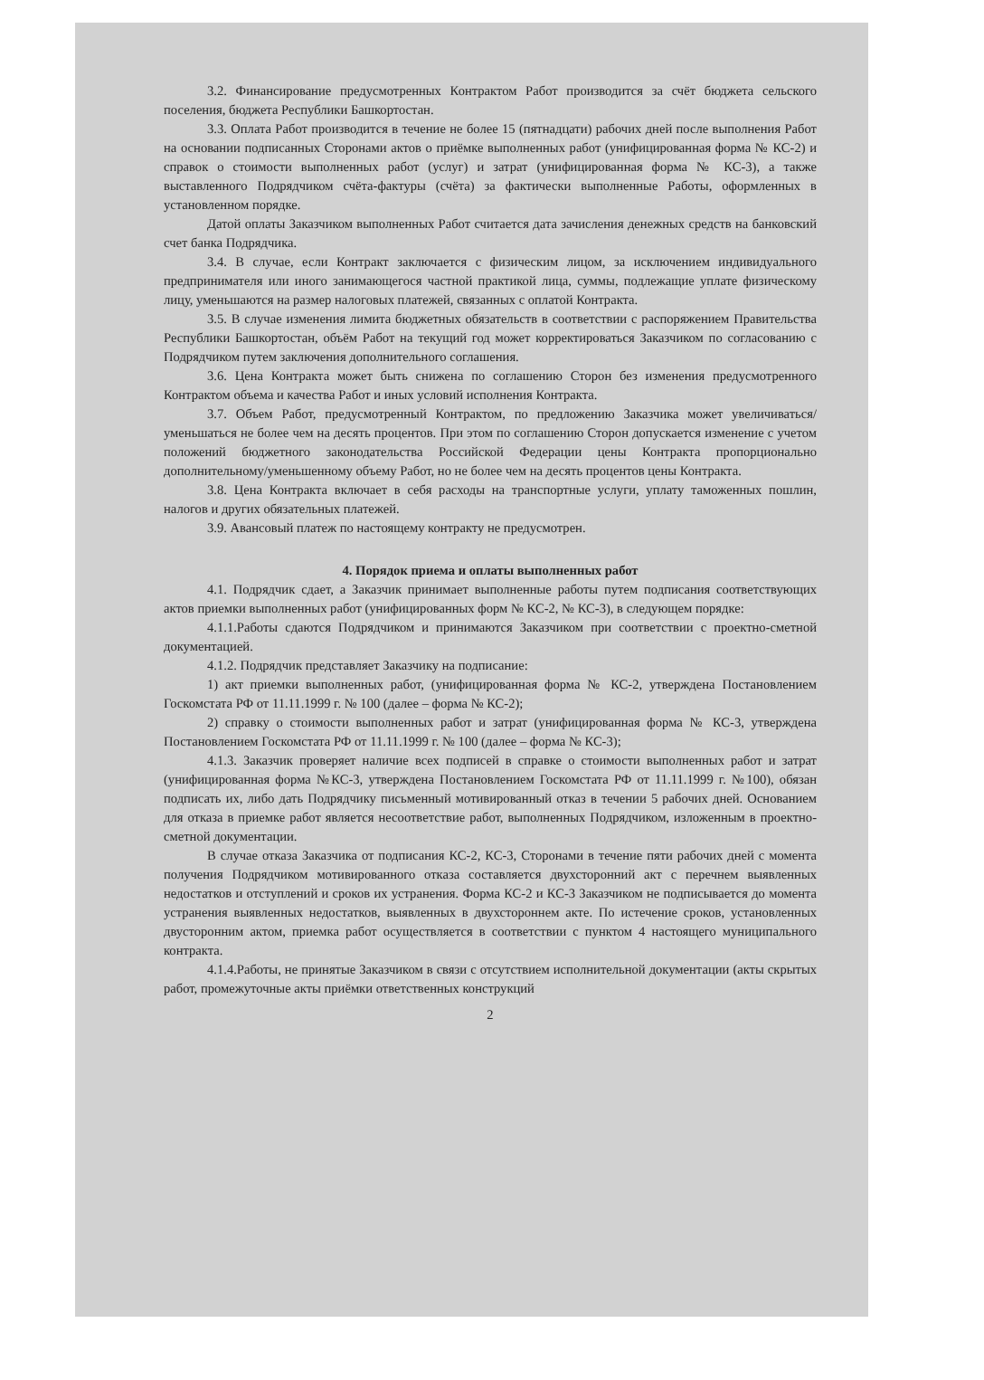3.2. Финансирование предусмотренных Контрактом Работ производится за счёт бюджета сельского поселения, бюджета Республики Башкортостан.
3.3. Оплата Работ производится в течение не более 15 (пятнадцати) рабочих дней после выполнения Работ на основании подписанных Сторонами актов о приёмке выполненных работ (унифицированная форма № КС-2) и справок о стоимости выполненных работ (услуг) и затрат (унифицированная форма № КС-3), а также выставленного Подрядчиком счёта-фактуры (счёта) за фактически выполненные Работы, оформленных в установленном порядке.
Датой оплаты Заказчиком выполненных Работ считается дата зачисления денежных средств на банковский счет банка Подрядчика.
3.4. В случае, если Контракт заключается с физическим лицом, за исключением индивидуального предпринимателя или иного занимающегося частной практикой лица, суммы, подлежащие уплате физическому лицу, уменьшаются на размер налоговых платежей, связанных с оплатой Контракта.
3.5. В случае изменения лимита бюджетных обязательств в соответствии с распоряжением Правительства Республики Башкортостан, объём Работ на текущий год может корректироваться Заказчиком по согласованию с Подрядчиком путем заключения дополнительного соглашения.
3.6. Цена Контракта может быть снижена по соглашению Сторон без изменения предусмотренного Контрактом объема и качества Работ и иных условий исполнения Контракта.
3.7. Объем Работ, предусмотренный Контрактом, по предложению Заказчика может увеличиваться/уменьшаться не более чем на десять процентов. При этом по соглашению Сторон допускается изменение с учетом положений бюджетного законодательства Российской Федерации цены Контракта пропорционально дополнительному/уменьшенному объему Работ, но не более чем на десять процентов цены Контракта.
3.8. Цена Контракта включает в себя расходы на транспортные услуги, уплату таможенных пошлин, налогов и других обязательных платежей.
3.9. Авансовый платеж по настоящему контракту не предусмотрен.
4. Порядок приема и оплаты выполненных работ
4.1. Подрядчик сдает, а Заказчик принимает выполненные работы путем подписания соответствующих актов приемки выполненных работ (унифицированных форм № КС-2, № КС-3), в следующем порядке:
4.1.1.Работы сдаются Подрядчиком и принимаются Заказчиком при соответствии с проектно-сметной документацией.
4.1.2. Подрядчик представляет Заказчику на подписание:
1) акт приемки выполненных работ, (унифицированная форма № КС-2, утверждена Постановлением Госкомстата РФ от 11.11.1999 г. № 100 (далее – форма № КС-2);
2) справку о стоимости выполненных работ и затрат (унифицированная форма № КС-3, утверждена Постановлением Госкомстата РФ от 11.11.1999 г. № 100 (далее – форма № КС-3);
4.1.3. Заказчик проверяет наличие всех подписей в справке о стоимости выполненных работ и затрат (унифицированная форма №КС-3, утверждена Постановлением Госкомстата РФ от 11.11.1999 г. №100), обязан подписать их, либо дать Подрядчику письменный мотивированный отказ в течении 5 рабочих дней. Основанием для отказа в приемке работ является несоответствие работ, выполненных Подрядчиком, изложенным в проектно-сметной документации.
В случае отказа Заказчика от подписания КС-2, КС-3, Сторонами в течение пяти рабочих дней с момента получения Подрядчиком мотивированного отказа составляется двухсторонний акт с перечнем выявленных недостатков и отступлений и сроков их устранения. Форма КС-2 и КС-3 Заказчиком не подписывается до момента устранения выявленных недостатков, выявленных в двухстороннем акте. По истечение сроков, установленных двусторонним актом, приемка работ осуществляется в соответствии с пунктом 4 настоящего муниципального контракта.
4.1.4.Работы, не принятые Заказчиком в связи с отсутствием исполнительной документации (акты скрытых работ, промежуточные акты приёмки ответственных конструкций
2